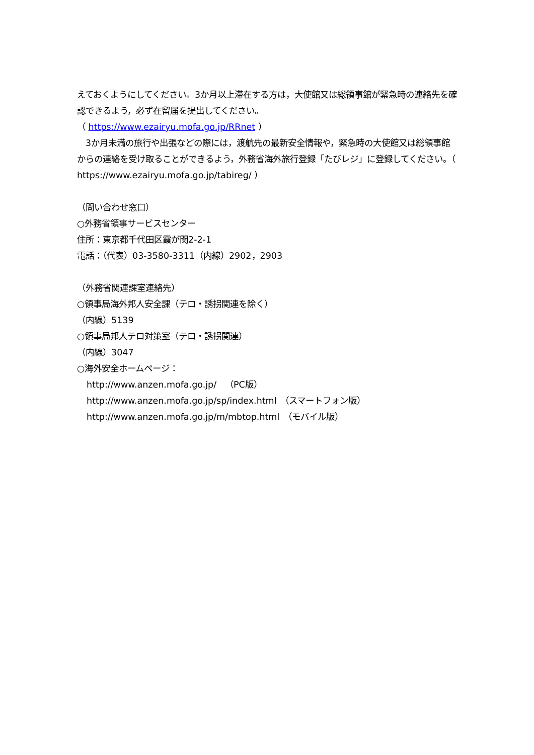えておくようにしてください。3か月以上滞在する方は，大使館又は総領事館が緊急時の連絡先を確認できるよう，必ず在留届を提出してください。
（ https://www.ezairyu.mofa.go.jp/RRnet ）
　3か月未満の旅行や出張などの際には，渡航先の最新安全情報や，緊急時の大使館又は総領事館からの連絡を受け取ることができるよう，外務省海外旅行登録「たびレジ」に登録してください。（ https://www.ezairyu.mofa.go.jp/tabireg/ ）
（問い合わせ窓口）
○外務省領事サービスセンター
住所：東京都千代田区霞が関2-2-1
電話：（代表）03-3580-3311（内線）2902，2903
（外務省関連課室連絡先）
○領事局海外邦人安全課（テロ・誘拐関連を除く）
（内線）5139
○領事局邦人テロ対策室（テロ・誘拐関連）
（内線）3047
○海外安全ホームページ：
http://www.anzen.mofa.go.jp/　（PC版）
http://www.anzen.mofa.go.jp/sp/index.html　（スマートフォン版）
http://www.anzen.mofa.go.jp/m/mbtop.html　（モバイル版）